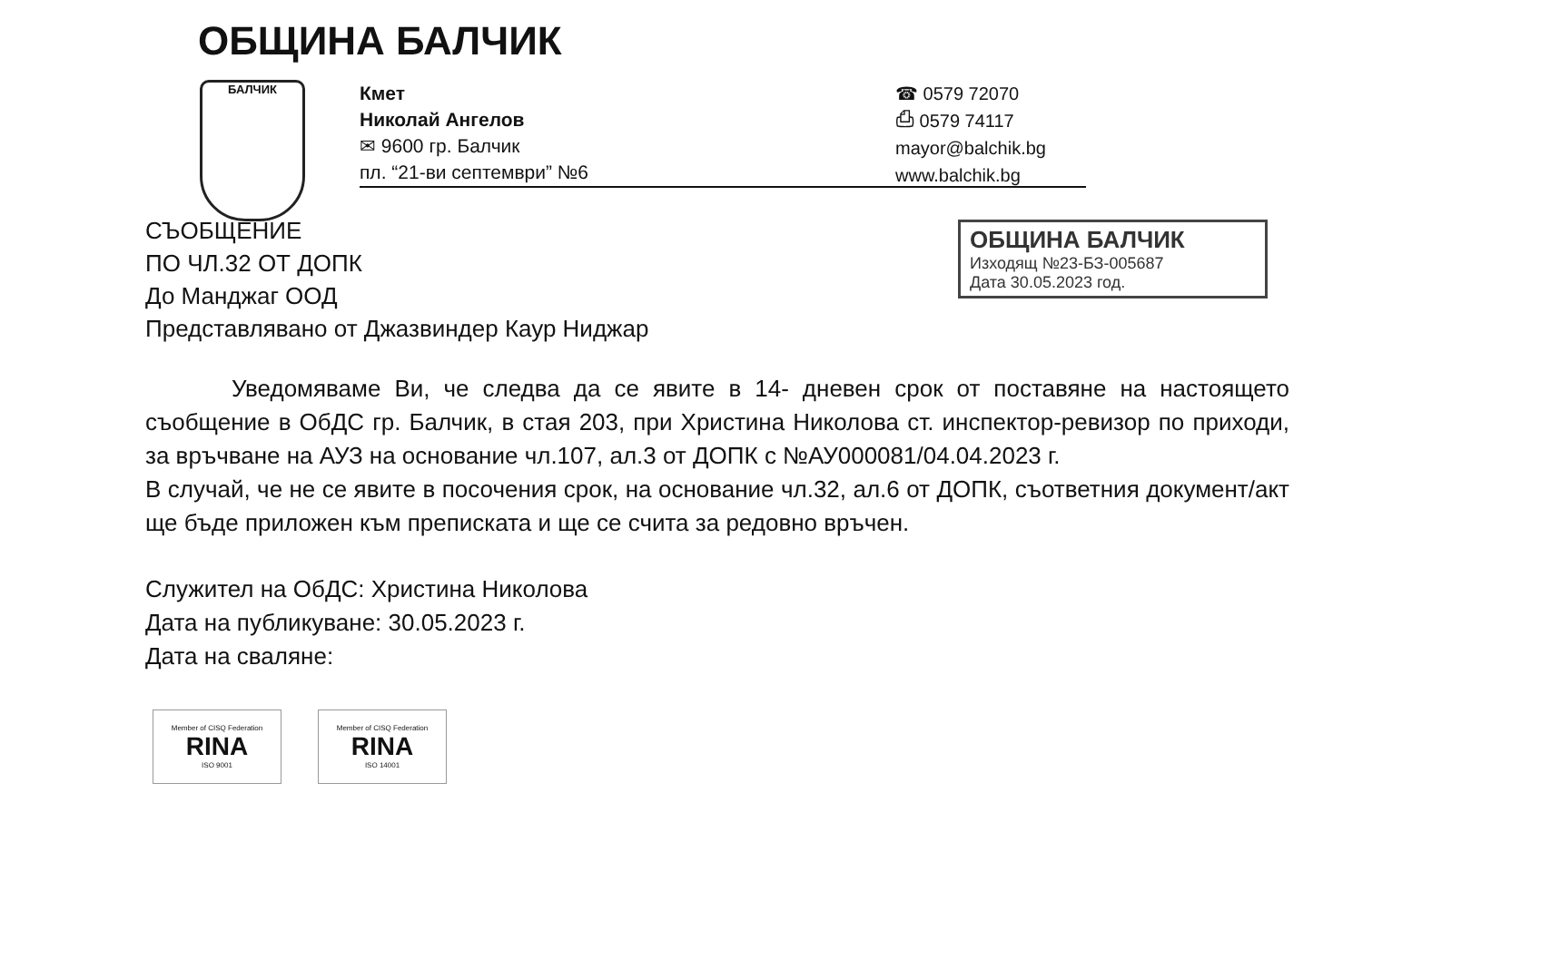ОБЩИНА БАЛЧИК
БАЛЧИК
Кмет
Николай Ангелов
✉ 9600 гр. Балчик
пл. “21-ви септември” №6
☎ 0579 72070
⎙ 0579 74117
mayor@balchik.bg
www.balchik.bg
ОБЩИНА БАЛЧИК
Изходящ №23-БЗ-005687
Дата 30.05.2023 год.
СЪОБЩЕНИЕ
ПО ЧЛ.32 ОТ ДОПК
До Манджаг ООД
Представлявано от Джазвиндер Каур Ниджар
Уведомяваме Ви, че следва да се явите в 14- дневен срок от поставяне на настоящето съобщение в ОбДС гр. Балчик, в стая 203, при Христина Николова ст. инспектор-ревизор по приходи, за връчване на АУЗ на основание чл.107, ал.3 от ДОПК с №АУ000081/04.04.2023 г.
В случай, че не се явите в посочения срок, на основание чл.32, ал.6 от ДОПК, съответния документ/акт ще бъде приложен към преписката и ще се счита за редовно връчен.
Служител на ОбДС: Христина Николова
Дата на публикуване: 30.05.2023 г.
Дата на сваляне:
Member of CISQ Federation
RINA
ISO 9001
Member of CISQ Federation
RINA
ISO 14001